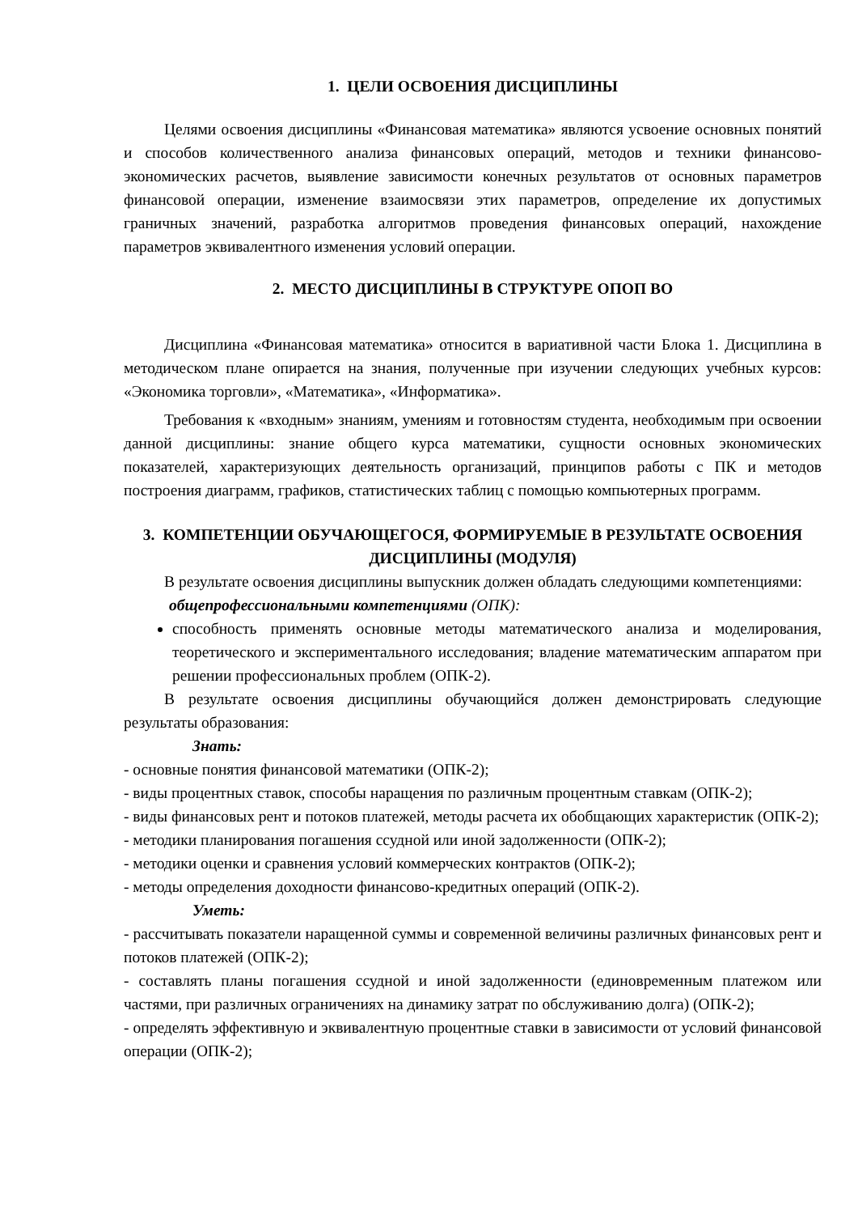1. ЦЕЛИ ОСВОЕНИЯ ДИСЦИПЛИНЫ
Целями освоения дисциплины «Финансовая математика» являются усвоение основных понятий и способов количественного анализа финансовых операций, методов и техники финансово-экономических расчетов, выявление зависимости конечных результатов от основных параметров финансовой операции, изменение взаимосвязи этих параметров, определение их допустимых граничных значений, разработка алгоритмов проведения финансовых операций, нахождение параметров эквивалентного изменения условий операции.
2. МЕСТО ДИСЦИПЛИНЫ В СТРУКТУРЕ ОПОП ВО
Дисциплина «Финансовая математика» относится в вариативной части Блока 1. Дисциплина в методическом плане опирается на знания, полученные при изучении следующих учебных курсов: «Экономика торговли», «Математика», «Информатика».
Требования к «входным» знаниям, умениям и готовностям студента, необходимым при освоении данной дисциплины: знание общего курса математики, сущности основных экономических показателей, характеризующих деятельность организаций, принципов работы с ПК и методов построения диаграмм, графиков, статистических таблиц с помощью компьютерных программ.
3. КОМПЕТЕНЦИИ ОБУЧАЮЩЕГОСЯ, ФОРМИРУЕМЫЕ В РЕЗУЛЬТАТЕ ОСВОЕНИЯ ДИСЦИПЛИНЫ (МОДУЛЯ)
В результате освоения дисциплины выпускник должен обладать следующими компетенциями:
общепрофессиональными компетенциями (ОПК):
способность применять основные методы математического анализа и моделирования, теоретического и экспериментального исследования; владение математическим аппаратом при решении профессиональных проблем (ОПК-2).
В результате освоения дисциплины обучающийся должен демонстрировать следующие результаты образования:
Знать:
- основные понятия финансовой математики (ОПК-2);
- виды процентных ставок, способы наращения по различным процентным ставкам (ОПК-2);
- виды финансовых рент и потоков платежей, методы расчета их обобщающих характеристик (ОПК-2);
- методики планирования погашения ссудной или иной задолженности (ОПК-2);
- методики оценки и сравнения условий коммерческих контрактов (ОПК-2);
- методы определения доходности финансово-кредитных операций (ОПК-2).
Уметь:
- рассчитывать показатели наращенной суммы и современной величины различных финансовых рент и потоков платежей (ОПК-2);
- составлять планы погашения ссудной и иной задолженности (единовременным платежом или частями, при различных ограничениях на динамику затрат по обслуживанию долга) (ОПК-2);
- определять эффективную и эквивалентную процентные ставки в зависимости от условий финансовой операции (ОПК-2);